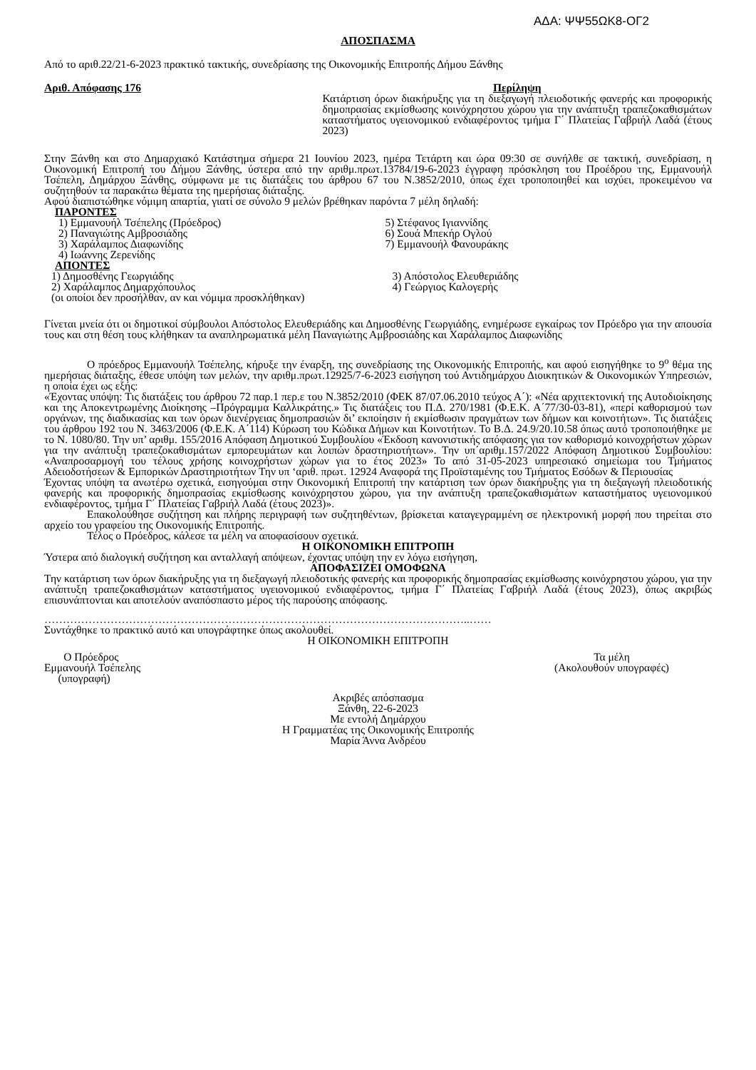ΑΔΑ: ΨΨ55ΩΚ8-ΟΓ2
ΑΠΟΣΠΑΣΜΑ
Από το αριθ.22/21-6-2023 πρακτικό τακτικής, συνεδρίασης της Οικονομικής Επιτροπής Δήμου Ξάνθης
Αριθ. Απόφασης 176 Περίληψη
Κατάρτιση όρων διακήρυξης για τη διεξαγωγή πλειοδοτικής φανερής και προφορικής δημοπρασίας εκμίσθωσης κοινόχρηστου χώρου για την ανάπτυξη τραπεζοκαθισμάτων καταστήματος υγειονομικού ενδιαφέροντος τμήμα Γ΄ Πλατείας Γαβριήλ Λαδά (έτους 2023)
Στην Ξάνθη και στο Δημαρχιακό Κατάστημα σήμερα 21 Ιουνίου 2023, ημέρα Τετάρτη και ώρα 09:30 σε συνήλθε σε τακτική, συνεδρίαση, η Οικονομική Επιτροπή του Δήμου Ξάνθης, ύστερα από την αριθμ.πρωτ.13784/19-6-2023 έγγραφη πρόσκληση του Προέδρου της, Εμμανουήλ Τσέπελη, Δημάρχου Ξάνθης, σύμφωνα με τις διατάξεις του άρθρου 67 του Ν.3852/2010, όπως έχει τροποποιηθεί και ισχύει, προκειμένου να συζητηθούν τα παρακάτω θέματα της ημερήσιας διάταξης.
Αφού διαπιστώθηκε νόμιμη απαρτία, γιατί σε σύνολο 9 μελών βρέθηκαν παρόντα 7 μέλη δηλαδή:
ΠΑΡΟΝΤΕΣ
1) Εμμανουήλ Τσέπελης (Πρόεδρος)
2) Παναγιώτης Αμβροσιάδης
3) Χαράλαμπος Διαφωνίδης
4) Ιωάννης Ζερενίδης
5) Στέφανος Ιγιαννίδης
6) Σουά Μπεκήρ Ογλού
7) Εμμανουήλ Φανουράκης
ΑΠΟΝΤΕΣ
1) Δημοσθένης Γεωργιάδης
2) Χαράλαμπος Δημαρχόπουλος
(οι οποίοι δεν προσήλθαν, αν και νόμιμα προσκλήθηκαν)
3) Απόστολος Ελευθεριάδης
4) Γεώργιος Καλογερής
Γίνεται μνεία ότι οι δημοτικοί σύμβουλοι Απόστολος Ελευθεριάδης και Δημοσθένης Γεωργιάδης, ενημέρωσε εγκαίρως τον Πρόεδρο για την απουσία τους και στη θέση τους κλήθηκαν τα αναπληρωματικά μέλη Παναγιώτης Αμβροσιάδης και Χαράλαμπος Διαφωνίδης
Ο πρόεδρος Εμμανουήλ Τσέπελης, κήρυξε την έναρξη, της συνεδρίασης της Οικονομικής Επιτροπής, και αφού εισηγήθηκε το 9<sup>ο</sup> θέμα της ημερήσιας διάταξης, έθεσε υπόψη των μελών, την αριθμ.πρωτ.12925/7-6-2023 εισήγηση τού Αντιδημάρχου Διοικητικών & Οικονομικών Υπηρεσιών, η οποία έχει ως εξής:
«Έχοντας υπόψη: Τις διατάξεις του άρθρου 72 παρ.1 περ.ε του Ν.3852/2010 (ΦΕΚ 87/07.06.2010 τεύχος Α΄): «Νέα αρχιτεκτονική της Αυτοδιοίκησης και της Αποκεντρωμένης Διοίκησης –Πρόγραμμα Καλλικράτης.» Τις διατάξεις του Π.Δ. 270/1981 (Φ.Ε.Κ. Α΄77/30-03-81), «περί καθορισμού των οργάνων, της διαδικασίας και των όρων διενέργειας δημοπρασιών δι’ εκποίησιν ή εκμίσθωσιν πραγμάτων των δήμων και κοινοτήτων». Τις διατάξεις του άρθρου 192 του Ν. 3463/2006 (Φ.Ε.Κ. Α΄114) Κύρωση του Κώδικα Δήμων και Κοινοτήτων. Το Β.Δ. 24.9/20.10.58 όπως αυτό τροποποιήθηκε με το Ν. 1080/80. Την υπ’ αριθμ. 155/2016 Απόφαση Δημοτικού Συμβουλίου «Έκδοση κανονιστικής απόφασης για τον καθορισμό κοινοχρήστων χώρων για την ανάπτυξη τραπεζοκαθισμάτων εμπορευμάτων και λοιπών δραστηριοτήτων». Την υπ΄αριθμ.157/2022 Απόφαση Δημοτικού Συμβουλίου: «Αναπροσαρμογή του τέλους χρήσης κοινοχρήστων χώρων για το έτος 2023» Το από 31-05-2023 υπηρεσιακό σημείωμα του Τμήματος Αδειοδοτήσεων & Εμπορικών Δραστηριοτήτων Την υπ ‘αριθ. πρωτ. 12924 Αναφορά της Προϊσταμένης του Τμήματος Εσόδων & Περιουσίας
Έχοντας υπόψη τα ανωτέρω σχετικά, εισηγούμαι στην Οικονομική Επιτροπή την κατάρτιση των όρων διακήρυξης για τη διεξαγωγή πλειοδοτικής φανερής και προφορικής δημοπρασίας εκμίσθωσης κοινόχρηστου χώρου, για την ανάπτυξη τραπεζοκαθισμάτων καταστήματος υγειονομικού ενδιαφέροντος, τμήμα Γ΄ Πλατείας Γαβριήλ Λαδά (έτους 2023)».
Επακολούθησε συζήτηση και πλήρης περιγραφή των συζητηθέντων, βρίσκεται καταγεγραμμένη σε ηλεκτρονική μορφή που τηρείται στο αρχείο του γραφείου της Οικονομικής Επιτροπής.
Τέλος ο Πρόεδρος, κάλεσε τα μέλη να αποφασίσουν σχετικά.
Η ΟΙΚΟΝΟΜΙΚΗ ΕΠΙΤΡΟΠΗ
Ύστερα από διαλογική συζήτηση και ανταλλαγή απόψεων, έχοντας υπόψη την εν λόγω εισήγηση,
ΑΠΟΦΑΣΙΖΕΙ ΟΜΟΦΩΝΑ
Την κατάρτιση των όρων διακήρυξης για τη διεξαγωγή πλειοδοτικής φανερής και προφορικής δημοπρασίας εκμίσθωσης κοινόχρηστου χώρου, για την ανάπτυξη τραπεζοκαθισμάτων καταστήματος υγειονομικού ενδιαφέροντος, τμήμα Γ΄ Πλατείας Γαβριήλ Λαδά (έτους 2023), όπως ακριβώς επισυνάπτονται και αποτελούν αναπόσπαστο μέρος τής παρούσης απόφασης.
……………………………………………………………………………………………………..……
Συντάχθηκε το πρακτικό αυτό και υπογράφτηκε όπως ακολουθεί.
Η ΟΙΚΟΝΟΜΙΚΗ ΕΠΙΤΡΟΠΗ
Ο Πρόεδρος
Εμμανουήλ Τσέπελης
(υπογραφή)
Τα μέλη
(Ακολουθούν υπογραφές)
Ακριβές απόσπασμα
Ξάνθη, 22-6-2023
Με εντολή Δημάρχου
Η Γραμματέας της Οικονομικής Επιτροπής
Μαρία Άννα Ανδρέου